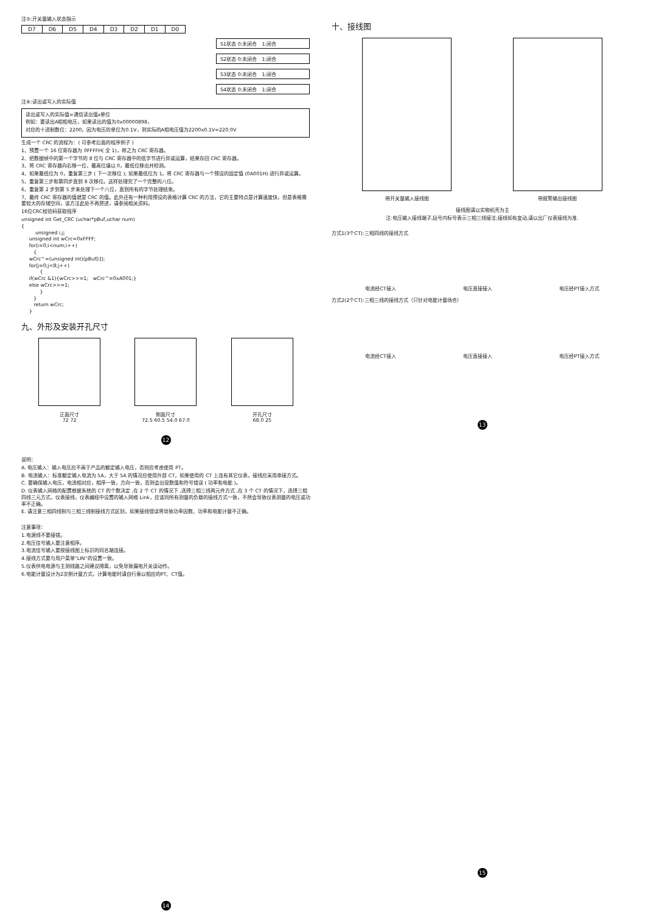注⑤:开关量输入状态指示
| D7 | D6 | D5 | D4 | D3 | D2 | D1 | D0 |
S1状态 0:未闭合　1:闭合
S2状态 0:未闭合　1:闭合
S3状态 0:未闭合　1:闭合
S4状态 0:未闭合　1:闭合
注⑥:读出或写入的实际值
读出或写入的实际值=通信读出值x单位
例如：要读出A相相电压，如果读出的值为0x00000898，
对应的十进制数位：2200，因为电压的单位为0.1V，则实际的A相电压值为2200x0.1V=220.0V
生成一个 CRC 的流程为：( 可参考后面的程序例子 )
1、预置一个 16 位寄存器为 0FFFFH( 全 1)，称之为 CRC 寄存器。
2、把数据帧中的第一个字节的 8 位与 CRC 寄存器中的低字节进行异或运算，结果存回 CRC 寄存器。
3、将 CRC 寄存器向右移一位，最高位填以 0，最低位移出并检测。
4、如果最低位为 0，重复第三步 ( 下一次移位 ); 如果最低位为 1，将 CRC 寄存器与一个预设的固定值 (0A001H) 进行异或运算。
5、重复第三步和第四步直到 8 次移位。这样处理完了一个完整的八位。
6、重复第 2 步到第 5 步来处理下一个八位，直到所有的字节处理结束。
7、最终 CRC 寄存器的值就是 CRC 的值。此外还有一种利用预设的表格计算 CRC 的方法，它的主要特点是计算速度快，但是表格需要较大的存储空间，该方法此处不再赘述，请参阅相关资料。
16位CRC校验码获取程序
unsigned int Get_CRC (uchar*pBuf,uchar num)
{
         unsigned i,j;
     unsigned int wCrc=0xFFFF;
     for(i=0;i<num;i++)
        {
     wCrc^=(unsigned int)(pBuf[i]);
     for(j=0;j<8;j++)
            {
     if(wCrc &1){wCrc>>=1;   wCrc^=0xA001;}
     else wCrc>>=1;
            }
        }
        return wCrc;
     }
九、外形及安装开孔尺寸
正面尺寸
72 72
侧面尺寸
72.5 60.5 54.0 67.0
开孔尺寸
68.0 25
12
说明：
A. 电压输入：输入电压应不高于产品的额定输入电压，否则应考虑使用 PT。
B. 电流输入：标准额定输入电流为 5A，大于 5A 的情况应使用外部 CT，如果使用的 CT 上连有其它仪表，接线应采用串接方式。
C. 要确保输入电压，电流相对应，相序一致，方向一致，否则会出现数值和符号错误 ( 功率和电能 )。
D. 仪表输入网络的配置根据系统的 CT 的个数决定 ,在 2 个 CT 的情况下 ,选择三相三线两元件方式 ,在 3 个 CT 的情况下，选择三相四线三元方式，仪表接线，仪表编程中设置的输入网络 Link，应该同所有测量的负载的接线方式一致，不然会导致仪表测量的电压或功率不正确。
E. 请注意三相四线制与三相三线制接线方式区别，如果接线错误将导致功率因数、功率和电能计量不正确。
注意事项：
1.电源线不要接错。
2.电压信号输入要注意相序。
3.电流信号输入要按接线图上标识的同名端连接。
4.接线方式要与用户菜单“LIN”的设置一致。
5.仪表供电电源与主测线路之间建议隔离，以免导致漏电开关误动作。
6.电能计量设计为2次侧计量方式，计算电能时请自行乘以相应的PT、CT值。
14
十、接线图
带开关量输入接线图 带报警输出接线图
接线图请以实物机壳为主
注:电压输入接线端子,括号内标号表示三相三线接法;接线如有变动,请以出厂仪表接线为准.
方式1(3个CT):三相四线的接线方式
电流经CT接入
电压直接接入
电压经PT接入方式
方式2(2个CT):三相三线的接线方式（只针对电能计量场合）
电流经CT接入
电压直接接入
电压经PT接入方式
13
15